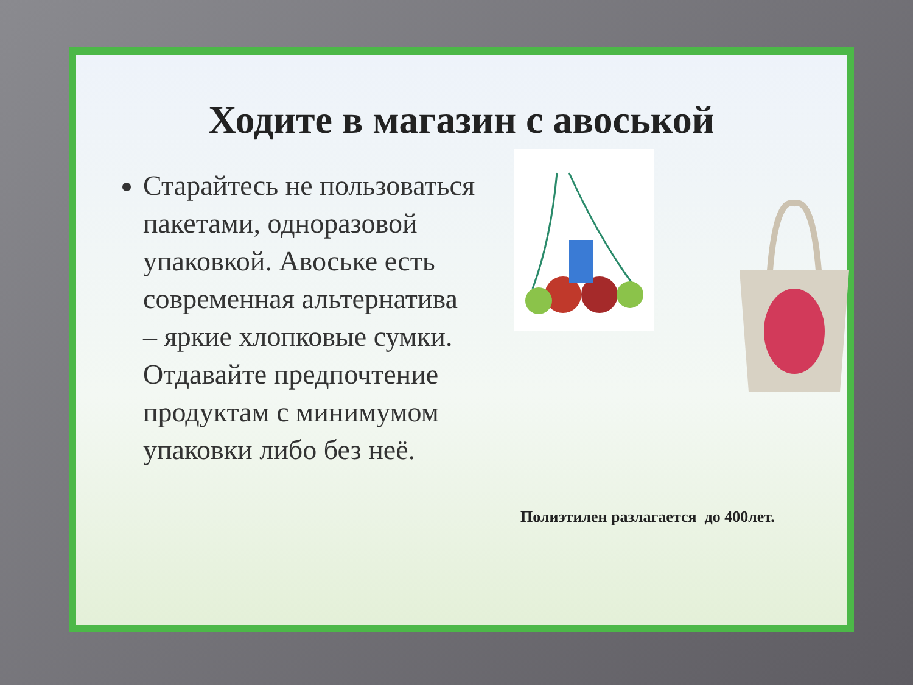Ходите в магазин с авоськой
Старайтесь не пользоваться пакетами, одноразовой упаковкой. Авоське есть современная альтернатива – яркие хлопковые сумки. Отдавайте предпочтение продуктам с минимумом упаковки либо без неё.
Полиэтилен разлагается до 400лет.